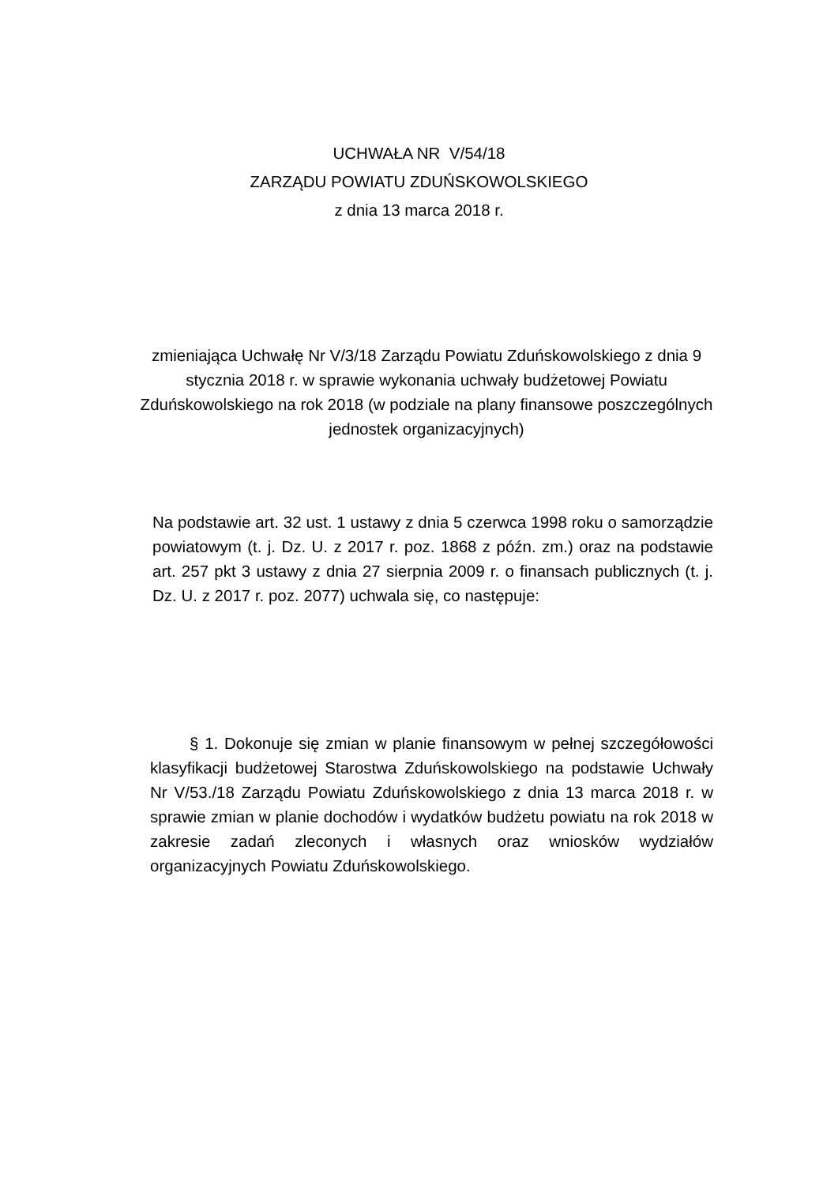UCHWAŁA NR V/54/18
ZARZĄDU POWIATU ZDUŃSKOWOLSKIEGO
z dnia 13 marca 2018 r.
zmieniająca Uchwałę Nr V/3/18 Zarządu Powiatu Zduńskowolskiego z dnia 9 stycznia 2018 r. w sprawie wykonania uchwały budżetowej Powiatu Zduńskowolskiego na rok 2018 (w podziale na plany finansowe poszczególnych jednostek organizacyjnych)
Na podstawie art. 32 ust. 1 ustawy z dnia 5 czerwca 1998 roku o samorządzie powiatowym (t. j. Dz. U. z 2017 r. poz. 1868 z późn. zm.) oraz na podstawie art. 257 pkt 3 ustawy z dnia 27 sierpnia 2009 r. o finansach publicznych (t. j. Dz. U. z 2017 r. poz. 2077) uchwala się, co następuje:
§ 1. Dokonuje się zmian w planie finansowym w pełnej szczegółowości klasyfikacji budżetowej Starostwa Zduńskowolskiego na podstawie Uchwały Nr V/53./18 Zarządu Powiatu Zduńskowolskiego z dnia 13 marca 2018 r. w sprawie zmian w planie dochodów i wydatków budżetu powiatu na rok 2018 w zakresie zadań zleconych i własnych oraz wniosków wydziałów organizacyjnych Powiatu Zduńskowolskiego.